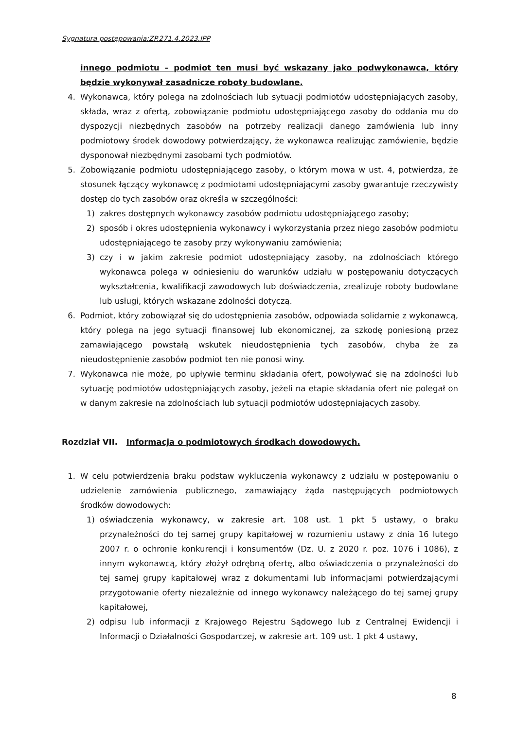Sygnatura postępowania:ZP.271.4.2023.IPP
innego podmiotu – podmiot ten musi być wskazany jako podwykonawca, który będzie wykonywał zasadnicze roboty budowlane.
4. Wykonawca, który polega na zdolnościach lub sytuacji podmiotów udostępniających zasoby, składa, wraz z ofertą, zobowiązanie podmiotu udostępniającego zasoby do oddania mu do dyspozycji niezbędnych zasobów na potrzeby realizacji danego zamówienia lub inny podmiotowy środek dowodowy potwierdzający, że wykonawca realizując zamówienie, będzie dysponował niezbędnymi zasobami tych podmiotów.
5. Zobowiązanie podmiotu udostępniającego zasoby, o którym mowa w ust. 4, potwierdza, że stosunek łączący wykonawcę z podmiotami udostępniającymi zasoby gwarantuje rzeczywisty dostęp do tych zasobów oraz określa w szczególności:
1) zakres dostępnych wykonawcy zasobów podmiotu udostępniającego zasoby;
2) sposób i okres udostępnienia wykonawcy i wykorzystania przez niego zasobów podmiotu udostępniającego te zasoby przy wykonywaniu zamówienia;
3) czy i w jakim zakresie podmiot udostępniający zasoby, na zdolnościach którego wykonawca polega w odniesieniu do warunków udziału w postępowaniu dotyczących wykształcenia, kwalifikacji zawodowych lub doświadczenia, zrealizuje roboty budowlane lub usługi, których wskazane zdolności dotyczą.
6. Podmiot, który zobowiązał się do udostępnienia zasobów, odpowiada solidarnie z wykonawcą, który polega na jego sytuacji finansowej lub ekonomicznej, za szkodę poniesioną przez zamawiającego powstałą wskutek nieudostępnienia tych zasobów, chyba że za nieudostępnienie zasobów podmiot ten nie ponosi winy.
7. Wykonawca nie może, po upływie terminu składania ofert, powoływać się na zdolności lub sytuację podmiotów udostępniających zasoby, jeżeli na etapie składania ofert nie polegał on w danym zakresie na zdolnościach lub sytuacji podmiotów udostępniających zasoby.
Rozdział VII. Informacja o podmiotowych środkach dowodowych.
1. W celu potwierdzenia braku podstaw wykluczenia wykonawcy z udziału w postępowaniu o udzielenie zamówienia publicznego, zamawiający żąda następujących podmiotowych środków dowodowych:
1) oświadczenia wykonawcy, w zakresie art. 108 ust. 1 pkt 5 ustawy, o braku przynależności do tej samej grupy kapitałowej w rozumieniu ustawy z dnia 16 lutego 2007 r. o ochronie konkurencji i konsumentów (Dz. U. z 2020 r. poz. 1076 i 1086), z innym wykonawcą, który złożył odrębną ofertę, albo oświadczenia o przynależności do tej samej grupy kapitałowej wraz z dokumentami lub informacjami potwierdzającymi przygotowanie oferty niezależnie od innego wykonawcy należącego do tej samej grupy kapitałowej,
2) odpisu lub informacji z Krajowego Rejestru Sądowego lub z Centralnej Ewidencji i Informacji o Działalności Gospodarczej, w zakresie art. 109 ust. 1 pkt 4 ustawy,
8